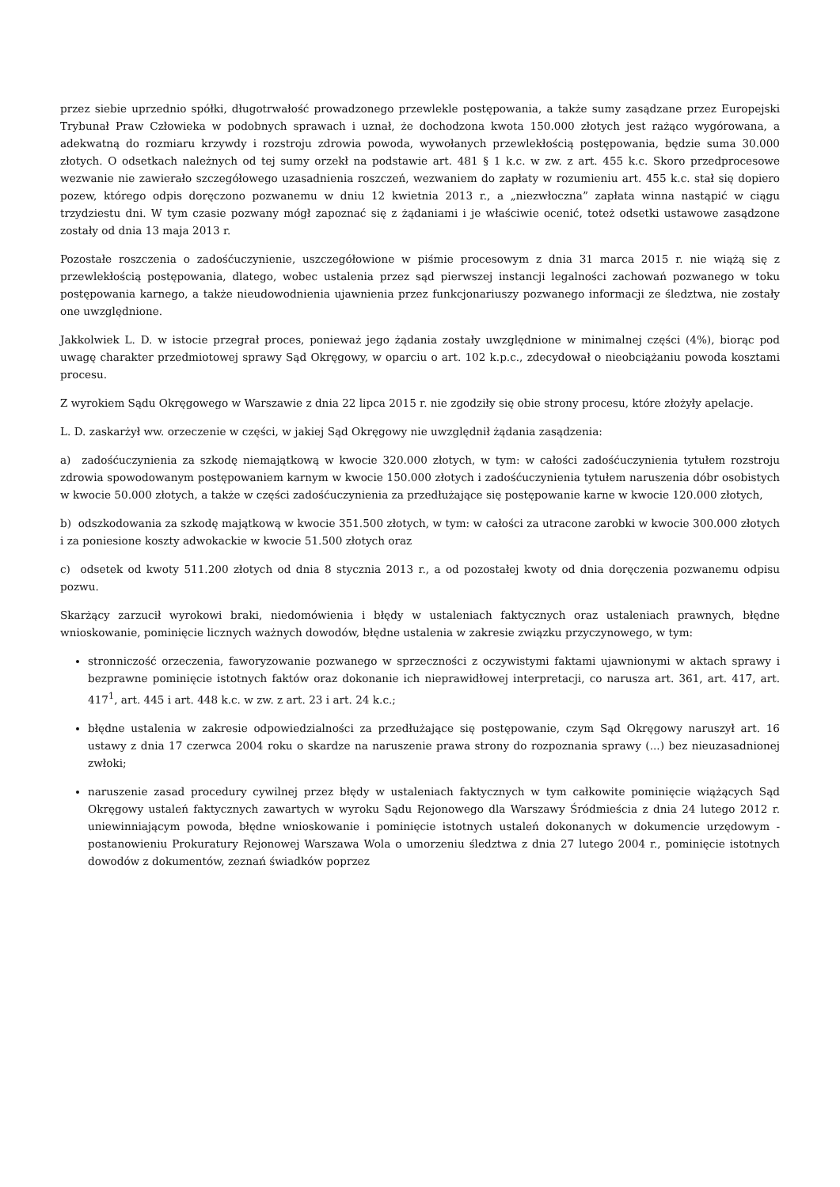przez siebie uprzednio spółki, długotrwałość prowadzonego przewlekle postępowania, a także sumy zasądzane przez Europejski Trybunał Praw Człowieka w podobnych sprawach i uznał, że dochodzona kwota 150.000 złotych jest rażąco wygórowana, a adekwatną do rozmiaru krzywdy i rozstroju zdrowia powoda, wywołanych przewlekłością postępowania, będzie suma 30.000 złotych. O odsetkach należnych od tej sumy orzekł na podstawie art. 481 § 1 k.c. w zw. z art. 455 k.c. Skoro przedprocesowe wezwanie nie zawierało szczegółowego uzasadnienia roszczeń, wezwaniem do zapłaty w rozumieniu art. 455 k.c. stał się dopiero pozew, którego odpis doręczono pozwanemu w dniu 12 kwietnia 2013 r., a „niezwłoczna” zapłata winna nastąpić w ciągu trzydziestu dni. W tym czasie pozwany mógł zapoznać się z żądaniami i je właściwie ocenić, toteż odsetki ustawowe zasądzone zostały od dnia 13 maja 2013 r.
Pozostałe roszczenia o zadośćuczynienie, uszczegółowione w piśmie procesowym z dnia 31 marca 2015 r. nie wiążą się z przewlekłością postępowania, dlatego, wobec ustalenia przez sąd pierwszej instancji legalności zachowań pozwanego w toku postępowania karnego, a także nieudowodnienia ujawnienia przez funkcjonariuszy pozwanego informacji ze śledztwa, nie zostały one uwzględnione.
Jakkolwiek L. D. w istocie przegrał proces, ponieważ jego żądania zostały uwzględnione w minimalnej części (4%), biorąc pod uwagę charakter przedmiotowej sprawy Sąd Okręgowy, w oparciu o art. 102 k.p.c., zdecydował o nieobciążaniu powoda kosztami procesu.
Z wyrokiem Sądu Okręgowego w Warszawie z dnia 22 lipca 2015 r. nie zgodziły się obie strony procesu, które złożyły apelacje.
L. D. zaskarżył ww. orzeczenie w części, w jakiej Sąd Okręgowy nie uwzględnił żądania zasądzenia:
a) zadośćuczynienia za szkodę niemajątkową w kwocie 320.000 złotych, w tym: w całości zadośćuczynienia tytułem rozstroju zdrowia spowodowanym postępowaniem karnym w kwocie 150.000 złotych i zadośćuczynienia tytułem naruszenia dóbr osobistych w kwocie 50.000 złotych, a także w części zadośćuczynienia za przedłużające się postępowanie karne w kwocie 120.000 złotych,
b) odszkodowania za szkodę majątkową w kwocie 351.500 złotych, w tym: w całości za utracone zarobki w kwocie 300.000 złotych i za poniesione koszty adwokackie w kwocie 51.500 złotych oraz
c) odsetek od kwoty 511.200 złotych od dnia 8 stycznia 2013 r., a od pozostałej kwoty od dnia doręczenia pozwanemu odpisu pozwu.
Skarżący zarzucił wyrokowi braki, niedomówienia i błędy w ustaleniach faktycznych oraz ustaleniach prawnych, błędne wnioskowanie, pominięcie licznych ważnych dowodów, błędne ustalenia w zakresie związku przyczynowego, w tym:
stronniczość orzeczenia, faworyzowanie pozwanego w sprzeczności z oczywistymi faktami ujawnionymi w aktach sprawy i bezprawne pominięcie istotnych faktów oraz dokonanie ich nieprawidłowej interpretacji, co narusza art. 361, art. 417, art. 417<sup>1</sup>, art. 445 i art. 448 k.c. w zw. z art. 23 i art. 24 k.c.;
błędne ustalenia w zakresie odpowiedzialności za przedłużające się postępowanie, czym Sąd Okręgowy naruszył art. 16 ustawy z dnia 17 czerwca 2004 roku o skardze na naruszenie prawa strony do rozpoznania sprawy (...) bez nieuzasadnionej zwłoki;
naruszenie zasad procedury cywilnej przez błędy w ustaleniach faktycznych w tym całkowite pominięcie wiążących Sąd Okręgowy ustaleń faktycznych zawartych w wyroku Sądu Rejonowego dla Warszawy Śródmieścia z dnia 24 lutego 2012 r. uniewinniającym powoda, błędne wnioskowanie i pominięcie istotnych ustaleń dokonanych w dokumencie urzędowym - postanowieniu Prokuratury Rejonowej Warszawa Wola o umorzeniu śledztwa z dnia 27 lutego 2004 r., pominięcie istotnych dowodów z dokumentów, zeznań świadków poprzez